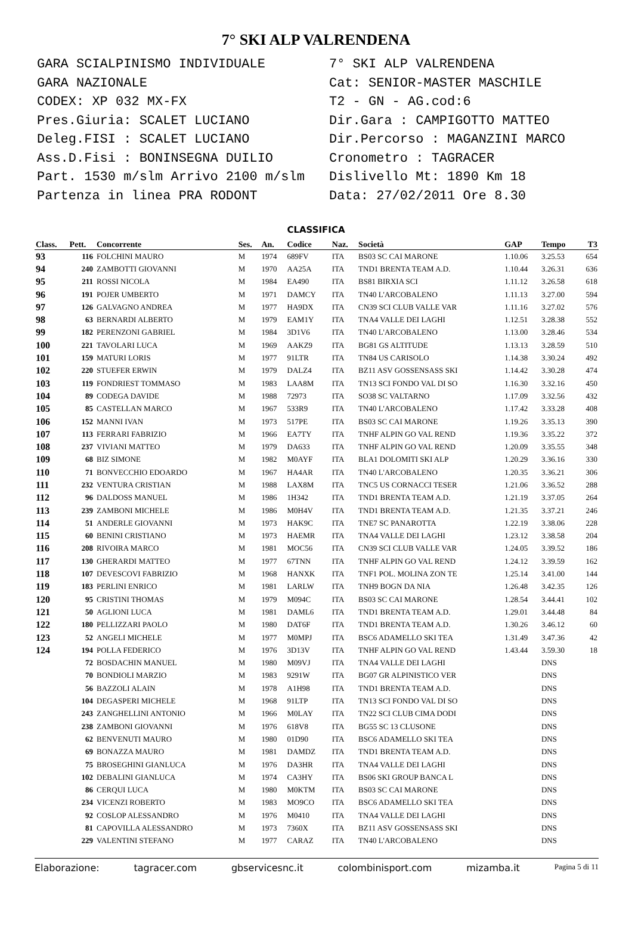7° SKI ALP VALRENDENA
GARA SCIALPINISMO INDIVIDUALE
GARA NAZIONALE
CODEX: XP 032 MX-FX
Pres.Giuria: SCALET LUCIANO
Deleg.FISI : SCALET LUCIANO
Ass.D.Fisi : BONINSEGNA DUILIO
Part. 1530 m/slm Arrivo 2100 m/slm
Partenza in linea PRA RODONT
7° SKI ALP VALRENDENA
Cat: SENIOR-MASTER MASCHILE
T2 - GN - AG.cod:6
Dir.Gara : CAMPIGOTTO MATTEO
Dir.Percorso : MAGANZINI MARCO
Cronometro : TAGRACER
Dislivello Mt: 1890 Km 18
Data: 27/02/2011 Ore 8.30
CLASSIFICA
| Class. | Pett. | Concorrente | Ses. | An. | Codice | Naz. | Società | GAP | Tempo | T3 |
| --- | --- | --- | --- | --- | --- | --- | --- | --- | --- | --- |
| 93 | 116 | FOLCHINI MAURO | M | 1974 | 689FV | ITA | BS03 SC CAI MARONE | 1.10.06 | 3.25.53 | 654 |
| 94 | 240 | ZAMBOTTI GIOVANNI | M | 1970 | AA25A | ITA | TND1 BRENTA TEAM A.D. | 1.10.44 | 3.26.31 | 636 |
| 95 | 211 | ROSSI NICOLA | M | 1984 | EA490 | ITA | BS81 BIRXIA SCI | 1.11.12 | 3.26.58 | 618 |
| 96 | 191 | POJER UMBERTO | M | 1971 | DAMCY | ITA | TN40 L'ARCOBALENO | 1.11.13 | 3.27.00 | 594 |
| 97 | 126 | GALVAGNO ANDREA | M | 1977 | HA9DX | ITA | CN39 SCI CLUB VALLE VAR | 1.11.16 | 3.27.02 | 576 |
| 98 | 63 | BERNARDI ALBERTO | M | 1979 | EAM1Y | ITA | TNA4 VALLE DEI LAGHI | 1.12.51 | 3.28.38 | 552 |
| 99 | 182 | PERENZONI GABRIEL | M | 1984 | 3D1V6 | ITA | TN40 L'ARCOBALENO | 1.13.00 | 3.28.46 | 534 |
| 100 | 221 | TAVOLARI LUCA | M | 1969 | AAKZ9 | ITA | BG81 GS ALTITUDE | 1.13.13 | 3.28.59 | 510 |
| 101 | 159 | MATURI LORIS | M | 1977 | 91LTR | ITA | TN84 US CARISOLO | 1.14.38 | 3.30.24 | 492 |
| 102 | 220 | STUEFER ERWIN | M | 1979 | DALZ4 | ITA | BZ11 ASV GOSSENSASS SKI | 1.14.42 | 3.30.28 | 474 |
| 103 | 119 | FONDRIEST TOMMASO | M | 1983 | LAA8M | ITA | TN13 SCI FONDO VAL DI SO | 1.16.30 | 3.32.16 | 450 |
| 104 | 89 | CODEGA DAVIDE | M | 1988 | 72973 | ITA | SO38 SC VALTARNO | 1.17.09 | 3.32.56 | 432 |
| 105 | 85 | CASTELLAN MARCO | M | 1967 | 533R9 | ITA | TN40 L'ARCOBALENO | 1.17.42 | 3.33.28 | 408 |
| 106 | 152 | MANNI IVAN | M | 1973 | 517PE | ITA | BS03 SC CAI MARONE | 1.19.26 | 3.35.13 | 390 |
| 107 | 113 | FERRARI FABRIZIO | M | 1966 | EA7TY | ITA | TNHF ALPIN GO VAL REND | 1.19.36 | 3.35.22 | 372 |
| 108 | 237 | VIVIANI MATTEO | M | 1979 | DA633 | ITA | TNHF ALPIN GO VAL REND | 1.20.09 | 3.35.55 | 348 |
| 109 | 68 | BIZ SIMONE | M | 1982 | M0AYF | ITA | BLA1 DOLOMITI SKI ALP | 1.20.29 | 3.36.16 | 330 |
| 110 | 71 | BONVECCHIO EDOARDO | M | 1967 | HA4AR | ITA | TN40 L'ARCOBALENO | 1.20.35 | 3.36.21 | 306 |
| 111 | 232 | VENTURA CRISTIAN | M | 1988 | LAX8M | ITA | TNC5 US CORNACCI TESER | 1.21.06 | 3.36.52 | 288 |
| 112 | 96 | DALDOSS MANUEL | M | 1986 | 1H342 | ITA | TND1 BRENTA TEAM A.D. | 1.21.19 | 3.37.05 | 264 |
| 113 | 239 | ZAMBONI MICHELE | M | 1986 | M0H4V | ITA | TND1 BRENTA TEAM A.D. | 1.21.35 | 3.37.21 | 246 |
| 114 | 51 | ANDERLE GIOVANNI | M | 1973 | HAK9C | ITA | TNE7 SC PANAROTTA | 1.22.19 | 3.38.06 | 228 |
| 115 | 60 | BENINI CRISTIANO | M | 1973 | HAEMR | ITA | TNA4 VALLE DEI LAGHI | 1.23.12 | 3.38.58 | 204 |
| 116 | 208 | RIVOIRA MARCO | M | 1981 | MOC56 | ITA | CN39 SCI CLUB VALLE VAR | 1.24.05 | 3.39.52 | 186 |
| 117 | 130 | GHERARDI MATTEO | M | 1977 | 67TNN | ITA | TNHF ALPIN GO VAL REND | 1.24.12 | 3.39.59 | 162 |
| 118 | 107 | DEVESCOVI FABRIZIO | M | 1968 | HANXK | ITA | TNF1 POL. MOLINA ZON TE | 1.25.14 | 3.41.00 | 144 |
| 119 | 183 | PERLINI ENRICO | M | 1981 | LARLW | ITA | TNH9 BOGN DA NIA | 1.26.48 | 3.42.35 | 126 |
| 120 | 95 | CRISTINI THOMAS | M | 1979 | M094C | ITA | BS03 SC CAI MARONE | 1.28.54 | 3.44.41 | 102 |
| 121 | 50 | AGLIONI LUCA | M | 1981 | DAML6 | ITA | TND1 BRENTA TEAM A.D. | 1.29.01 | 3.44.48 | 84 |
| 122 | 180 | PELLIZZARI PAOLO | M | 1980 | DAT6F | ITA | TND1 BRENTA TEAM A.D. | 1.30.26 | 3.46.12 | 60 |
| 123 | 52 | ANGELI MICHELE | M | 1977 | M0MPJ | ITA | BSC6 ADAMELLO SKI TEA | 1.31.49 | 3.47.36 | 42 |
| 124 | 194 | POLLA FEDERICO | M | 1976 | 3D13V | ITA | TNHF ALPIN GO VAL REND | 1.43.44 | 3.59.30 | 18 |
| | 72 | BOSDACHIN MANUEL | M | 1980 | M09VJ | ITA | TNA4 VALLE DEI LAGHI | | DNS | |
| | 70 | BONDIOLI MARZIO | M | 1983 | 9291W | ITA | BG07 GR ALPINISTICO VER | | DNS | |
| | 56 | BAZZOLI ALAIN | M | 1978 | A1H98 | ITA | TND1 BRENTA TEAM A.D. | | DNS | |
| | 104 | DEGASPERI MICHELE | M | 1968 | 91LTP | ITA | TN13 SCI FONDO VAL DI SO | | DNS | |
| | 243 | ZANGHELLINI ANTONIO | M | 1966 | M0LAY | ITA | TN22 SCI CLUB CIMA DODI | | DNS | |
| | 238 | ZAMBONI GIOVANNI | M | 1976 | 618V8 | ITA | BG55 SC 13 CLUSONE | | DNS | |
| | 62 | BENVENUTI MAURO | M | 1980 | 01D90 | ITA | BSC6 ADAMELLO SKI TEA | | DNS | |
| | 69 | BONAZZA MAURO | M | 1981 | DAMDZ | ITA | TND1 BRENTA TEAM A.D. | | DNS | |
| | 75 | BROSEGHINI GIANLUCA | M | 1976 | DA3HR | ITA | TNA4 VALLE DEI LAGHI | | DNS | |
| | 102 | DEBALINI GIANLUCA | M | 1974 | CA3HY | ITA | BS06 SKI GROUP BANCA L | | DNS | |
| | 86 | CERQUI LUCA | M | 1980 | M0KTM | ITA | BS03 SC CAI MARONE | | DNS | |
| | 234 | VICENZI ROBERTO | M | 1983 | MO9CO | ITA | BSC6 ADAMELLO SKI TEA | | DNS | |
| | 92 | COSLOP ALESSANDRO | M | 1976 | M0410 | ITA | TNA4 VALLE DEI LAGHI | | DNS | |
| | 81 | CAPOVILLA ALESSANDRO | M | 1973 | 7360X | ITA | BZ11 ASV GOSSENSASS SKI | | DNS | |
| | 229 | VALENTINI STEFANO | M | 1977 | CARAZ | ITA | TN40 L'ARCOBALENO | | DNS | |
Elaborazione: tagracer.com gbservicesnc.it colombinisport.com mizamba.it Pagina 5 di 11